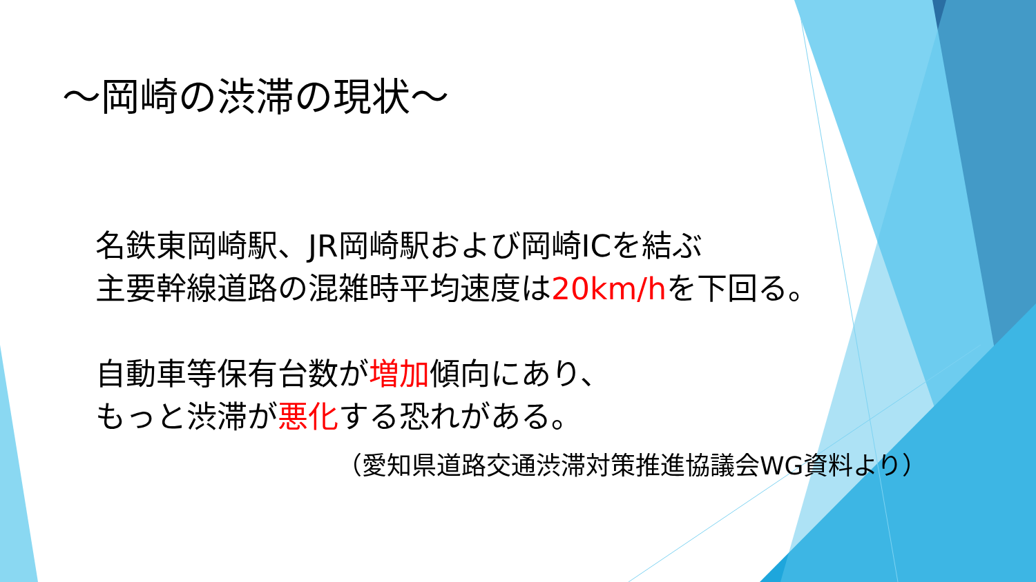～岡崎の渋滞の現状～
名鉄東岡崎駅、JR岡崎駅および岡崎ICを結ぶ
主要幹線道路の混雑時平均速度は20km/hを下回る。
自動車等保有台数が増加傾向にあり、
もっと渋滞が悪化する恐れがある。
（愛知県道路交通渋滞対策推進協議会WG資料より）